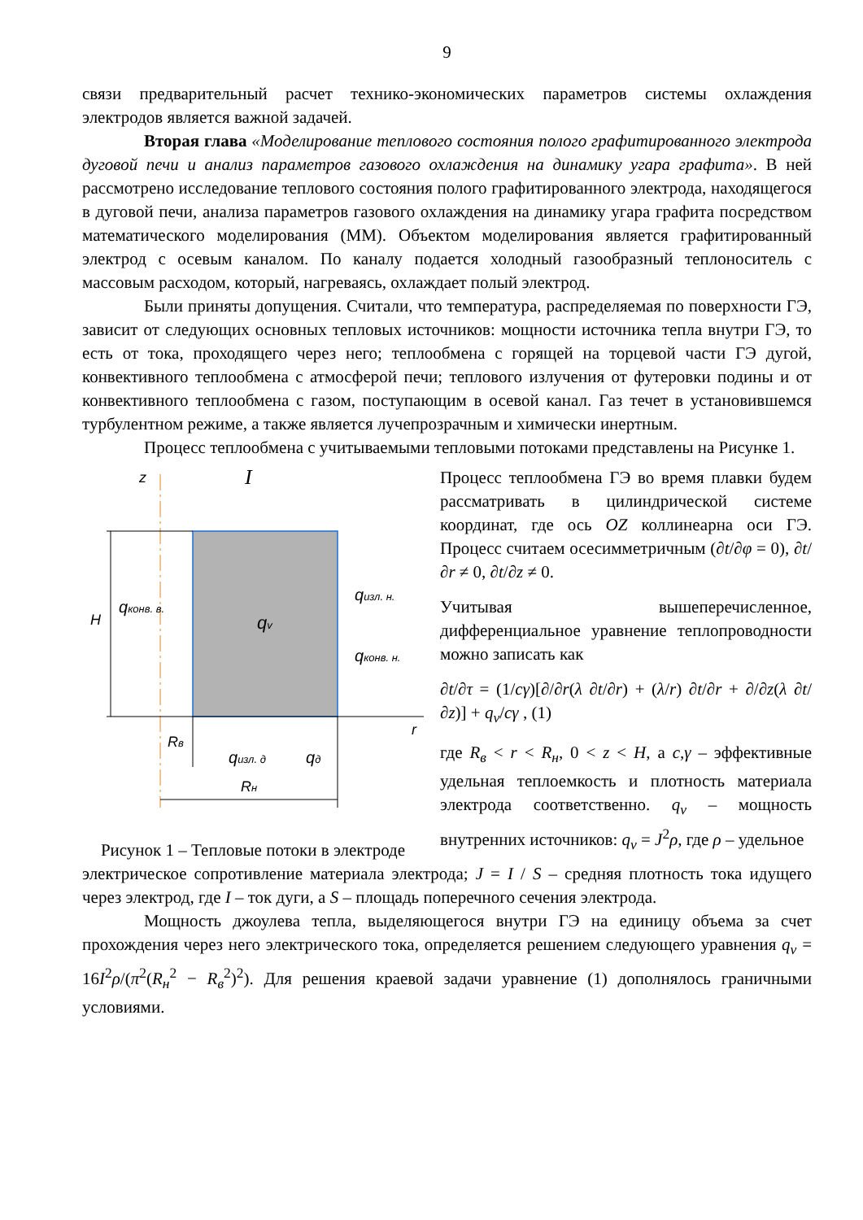9
связи предварительный расчет технико-экономических параметров системы охлаждения электродов является важной задачей.
Вторая глава «Моделирование теплового состояния полого графитированного электрода дуговой печи и анализ параметров газового охлаждения на динамику угара графита». В ней рассмотрено исследование теплового состояния полого графитированного электрода, находящегося в дуговой печи, анализа параметров газового охлаждения на динамику угара графита посредством математического моделирования (ММ). Объектом моделирования является графитированный электрод с осевым каналом. По каналу подается холодный газообразный теплоноситель с массовым расходом, который, нагреваясь, охлаждает полый электрод.
Были приняты допущения. Считали, что температура, распределяемая по поверхности ГЭ, зависит от следующих основных тепловых источников: мощности источника тепла внутри ГЭ, то есть от тока, проходящего через него; теплообмена с горящей на торцевой части ГЭ дугой, конвективного теплообмена с атмосферой печи; теплового излучения от футеровки подины и от конвективного теплообмена с газом, поступающим в осевой канал. Газ течет в установившемся турбулентном режиме, а также является лучепрозрачным и химически инертным.
Процесс теплообмена с учитываемыми тепловыми потоками представлены на Рисунке 1.
z
I
H
qv
qконв. в.
qизл. н.
qконв. н.
Rв
qизл. д
qд
r
Rн
Рисунок 1 – Тепловые потоки в электроде
Процесс теплообмена ГЭ во время плавки будем рассматривать в цилиндрической системе координат, где ось OZ коллинеарна оси ГЭ. Процесс считаем осесимметричным (∂t/∂φ = 0), ∂t/∂r ≠ 0, ∂t/∂z ≠ 0.
Учитывая вышеперечисленное, дифференциальное уравнение теплопроводности можно записать как
∂t/∂τ = (1/cγ)[∂/∂r(λ ∂t/∂r) + (λ/r) ∂t/∂r + ∂/∂z(λ ∂t/∂z)] + q<sub>v</sub>/cγ , (1)
где R<sub>в</sub> < r < R<sub>н</sub>, 0 < z < H, а c,γ – эффективные удельная теплоемкость и плотность материала электрода соответственно. q<sub>v</sub> – мощность внутренних источников: q<sub>v</sub> = J<sup>2</sup>ρ, где ρ – удельное
электрическое сопротивление материала электрода; J = I / S – средняя плотность тока идущего через электрод, где I – ток дуги, а S – площадь поперечного сечения электрода.
Мощность джоулева тепла, выделяющегося внутри ГЭ на единицу объема за счет прохождения через него электрического тока, определяется решением следующего уравнения q<sub>v</sub> = 16I<sup>2</sup>ρ/(π<sup>2</sup>(R<sub>н</sub><sup>2</sup> − R<sub>в</sub><sup>2</sup>)<sup>2</sup>). Для решения краевой задачи уравнение (1) дополнялось граничными условиями.